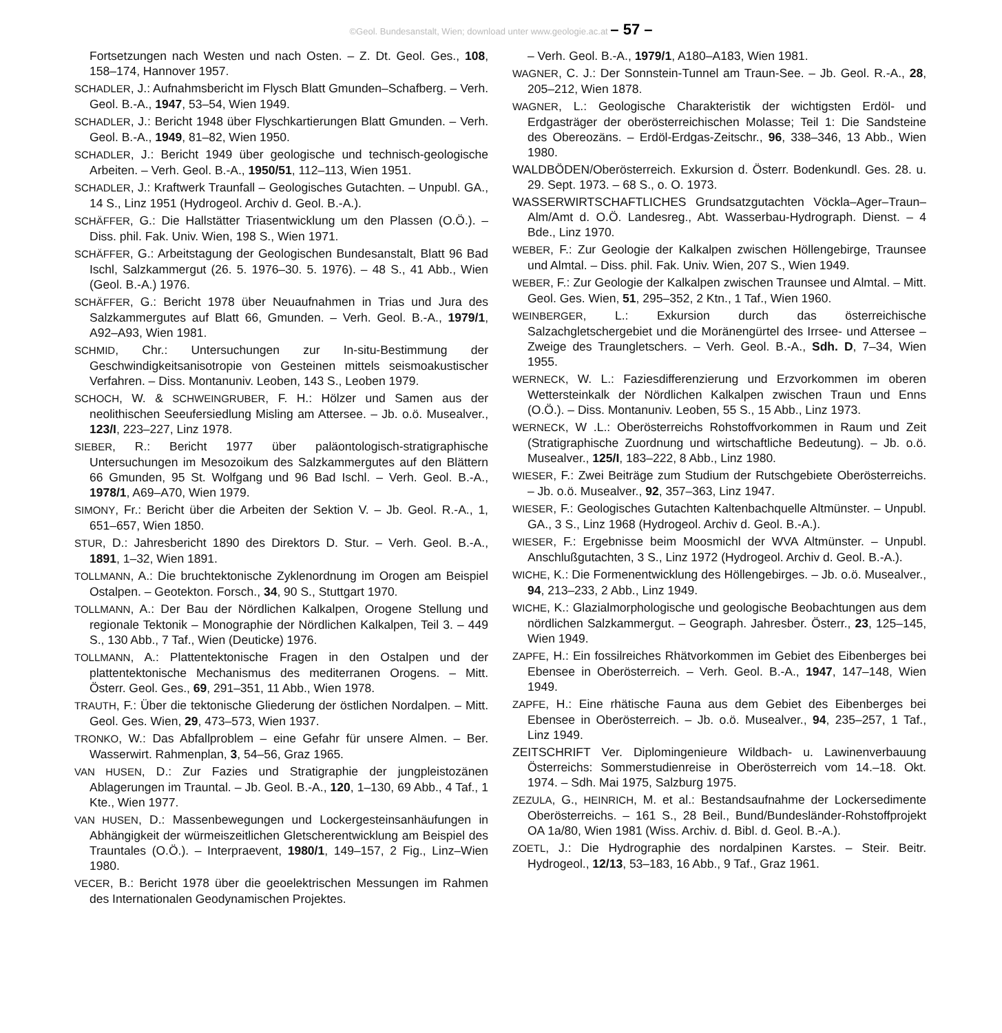©Geol. Bundesanstalt, Wien; download unter www.geologie.ac.at – 57 –
Fortsetzungen nach Westen und nach Osten. – Z. Dt. Geol. Ges., 108, 158–174, Hannover 1957.
SCHADLER, J.: Aufnahmsbericht im Flysch Blatt Gmunden–Schafberg. – Verh. Geol. B.-A., 1947, 53–54, Wien 1949.
SCHADLER, J.: Bericht 1948 über Flyschkartierungen Blatt Gmunden. – Verh. Geol. B.-A., 1949, 81–82, Wien 1950.
SCHADLER, J.: Bericht 1949 über geologische und technisch-geologische Arbeiten. – Verh. Geol. B.-A., 1950/51, 112–113, Wien 1951.
SCHADLER, J.: Kraftwerk Traunfall – Geologisches Gutachten. – Unpubl. GA., 14 S., Linz 1951 (Hydrogeol. Archiv d. Geol. B.-A.).
SCHÄFFER, G.: Die Hallstätter Triasentwicklung um den Plassen (O.Ö.). – Diss. phil. Fak. Univ. Wien, 198 S., Wien 1971.
SCHÄFFER, G.: Arbeitstagung der Geologischen Bundesanstalt, Blatt 96 Bad Ischl, Salzkammergut (26. 5. 1976–30. 5. 1976). – 48 S., 41 Abb., Wien (Geol. B.-A.) 1976.
SCHÄFFER, G.: Bericht 1978 über Neuaufnahmen in Trias und Jura des Salzkammergutes auf Blatt 66, Gmunden. – Verh. Geol. B.-A., 1979/1, A92–A93, Wien 1981.
SCHMID, Chr.: Untersuchungen zur In-situ-Bestimmung der Geschwindigkeitsanisotropie von Gesteinen mittels seismoakustischer Verfahren. – Diss. Montanuniv. Leoben, 143 S., Leoben 1979.
SCHOCH, W. & SCHWEINGRUBER, F. H.: Hölzer und Samen aus der neolithischen Seeufersiedlung Misling am Attersee. – Jb. o.ö. Musealver., 123/I, 223–227, Linz 1978.
SIEBER, R.: Bericht 1977 über paläontologisch-stratigraphische Untersuchungen im Mesozoikum des Salzkammergutes auf den Blättern 66 Gmunden, 95 St. Wolfgang und 96 Bad Ischl. – Verh. Geol. B.-A., 1978/1, A69–A70, Wien 1979.
SIMONY, Fr.: Bericht über die Arbeiten der Sektion V. – Jb. Geol. R.-A., 1, 651–657, Wien 1850.
STUR, D.: Jahresbericht 1890 des Direktors D. Stur. – Verh. Geol. B.-A., 1891, 1–32, Wien 1891.
TOLLMANN, A.: Die bruchtektonische Zyklenordnung im Orogen am Beispiel Ostalpen. – Geotekton. Forsch., 34, 90 S., Stuttgart 1970.
TOLLMANN, A.: Der Bau der Nördlichen Kalkalpen, Orogene Stellung und regionale Tektonik – Monographie der Nördlichen Kalkalpen, Teil 3. – 449 S., 130 Abb., 7 Taf., Wien (Deuticke) 1976.
TOLLMANN, A.: Plattentektonische Fragen in den Ostalpen und der plattentektonische Mechanismus des mediterranen Orogens. – Mitt. Österr. Geol. Ges., 69, 291–351, 11 Abb., Wien 1978.
TRAUTH, F.: Über die tektonische Gliederung der östlichen Nordalpen. – Mitt. Geol. Ges. Wien, 29, 473–573, Wien 1937.
TRONKO, W.: Das Abfallproblem – eine Gefahr für unsere Almen. – Ber. Wasserwirt. Rahmenplan, 3, 54–56, Graz 1965.
VAN HUSEN, D.: Zur Fazies und Stratigraphie der jungpleistozänen Ablagerungen im Trauntal. – Jb. Geol. B.-A., 120, 1–130, 69 Abb., 4 Taf., 1 Kte., Wien 1977.
VAN HUSEN, D.: Massenbewegungen und Lockergesteinsanhäufungen in Abhängigkeit der würmeiszeitlichen Gletscherentwicklung am Beispiel des Trauntales (O.Ö.). – Interpraevent, 1980/1, 149–157, 2 Fig., Linz–Wien 1980.
VECER, B.: Bericht 1978 über die geoelektrischen Messungen im Rahmen des Internationalen Geodynamischen Projektes.
– Verh. Geol. B.-A., 1979/1, A180–A183, Wien 1981.
WAGNER, C. J.: Der Sonnstein-Tunnel am Traun-See. – Jb. Geol. R.-A., 28, 205–212, Wien 1878.
WAGNER, L.: Geologische Charakteristik der wichtigsten Erdöl- und Erdgasträger der oberösterreichischen Molasse; Teil 1: Die Sandsteine des Obereozäns. – Erdöl-Erdgas-Zeitschr., 96, 338–346, 13 Abb., Wien 1980.
WALDBÖDEN/Oberösterreich. Exkursion d. Österr. Bodenkundl. Ges. 28. u. 29. Sept. 1973. – 68 S., o. O. 1973.
WASSERWIRTSCHAFTLICHES Grundsatzgutachten Vöckla–Ager–Traun–Alm/Amt d. O.Ö. Landesreg., Abt. Wasserbau-Hydrograph. Dienst. – 4 Bde., Linz 1970.
WEBER, F.: Zur Geologie der Kalkalpen zwischen Höllengebirge, Traunsee und Almtal. – Diss. phil. Fak. Univ. Wien, 207 S., Wien 1949.
WEBER, F.: Zur Geologie der Kalkalpen zwischen Traunsee und Almtal. – Mitt. Geol. Ges. Wien, 51, 295–352, 2 Ktn., 1 Taf., Wien 1960.
WEINBERGER, L.: Exkursion durch das österreichische Salzachgletschergebiet und die Moränengürtel des Irrsee- und Attersee – Zweige des Traungletschers. – Verh. Geol. B.-A., Sdh. D, 7–34, Wien 1955.
WERNECK, W. L.: Faziesdifferenzierung und Erzvorkommen im oberen Wettersteinkalk der Nördlichen Kalkalpen zwischen Traun und Enns (O.Ö.). – Diss. Montanuniv. Leoben, 55 S., 15 Abb., Linz 1973.
WERNECK, W .L.: Oberösterreichs Rohstoffvorkommen in Raum und Zeit (Stratigraphische Zuordnung und wirtschaftliche Bedeutung). – Jb. o.ö. Musealver., 125/I, 183–222, 8 Abb., Linz 1980.
WIESER, F.: Zwei Beiträge zum Studium der Rutschgebiete Oberösterreichs. – Jb. o.ö. Musealver., 92, 357–363, Linz 1947.
WIESER, F.: Geologisches Gutachten Kaltenbachquelle Altmünster. – Unpubl. GA., 3 S., Linz 1968 (Hydrogeol. Archiv d. Geol. B.-A.).
WIESER, F.: Ergebnisse beim Moosmichl der WVA Altmünster. – Unpubl. Anschlußgutachten, 3 S., Linz 1972 (Hydrogeol. Archiv d. Geol. B.-A.).
WICHE, K.: Die Formenentwicklung des Höllengebirges. – Jb. o.ö. Musealver., 94, 213–233, 2 Abb., Linz 1949.
WICHE, K.: Glazialmorphologische und geologische Beobachtungen aus dem nördlichen Salzkammergut. – Geograph. Jahresber. Österr., 23, 125–145, Wien 1949.
ZAPFE, H.: Ein fossilreiches Rhätvorkommen im Gebiet des Eibenberges bei Ebensee in Oberösterreich. – Verh. Geol. B.-A., 1947, 147–148, Wien 1949.
ZAPFE, H.: Eine rhätische Fauna aus dem Gebiet des Eibenberges bei Ebensee in Oberösterreich. – Jb. o.ö. Musealver., 94, 235–257, 1 Taf., Linz 1949.
ZEITSCHRIFT Ver. Diplomingenieure Wildbach- u. Lawinenverbauung Österreichs: Sommerstudienreise in Oberösterreich vom 14.–18. Okt. 1974. – Sdh. Mai 1975, Salzburg 1975.
ZEZULA, G., HEINRICH, M. et al.: Bestandsaufnahme der Lockersedimente Oberösterreichs. – 161 S., 28 Beil., Bund/Bundesländer-Rohstoffprojekt OA 1a/80, Wien 1981 (Wiss. Archiv. d. Bibl. d. Geol. B.-A.).
ZOETL, J.: Die Hydrographie des nordalpinen Karstes. – Steir. Beitr. Hydrogeol., 12/13, 53–183, 16 Abb., 9 Taf., Graz 1961.